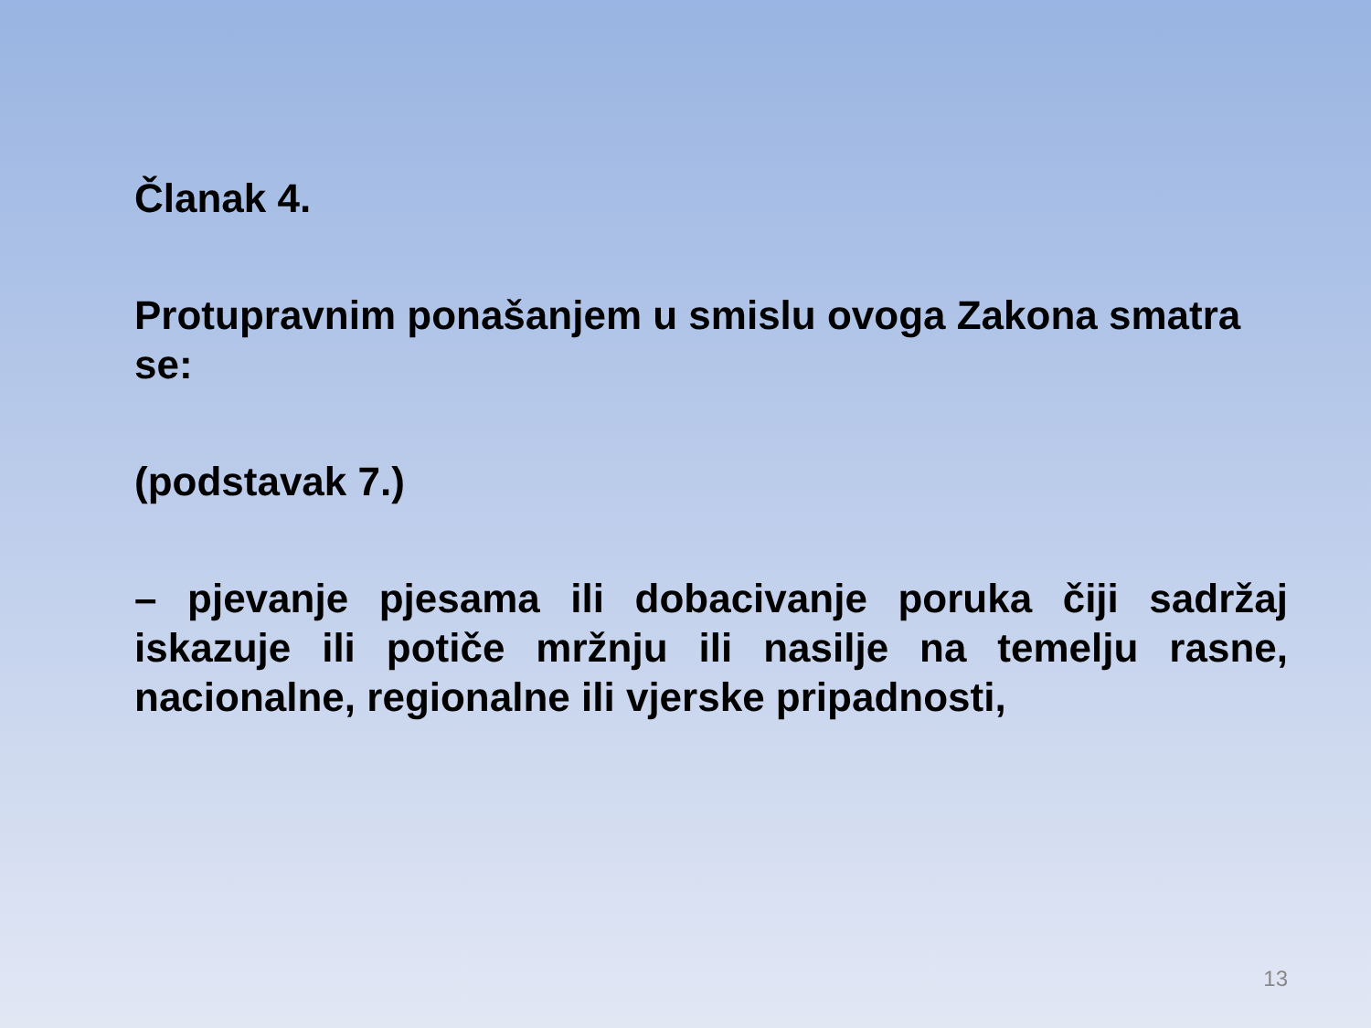Članak 4.
Protupravnim ponašanjem u smislu ovoga Zakona smatra se:
(podstavak 7.)
– pjevanje pjesama ili dobacivanje poruka čiji sadržaj iskazuje ili potiče mržnju ili nasilje na temelju rasne, nacionalne, regionalne ili vjerske pripadnosti,
13